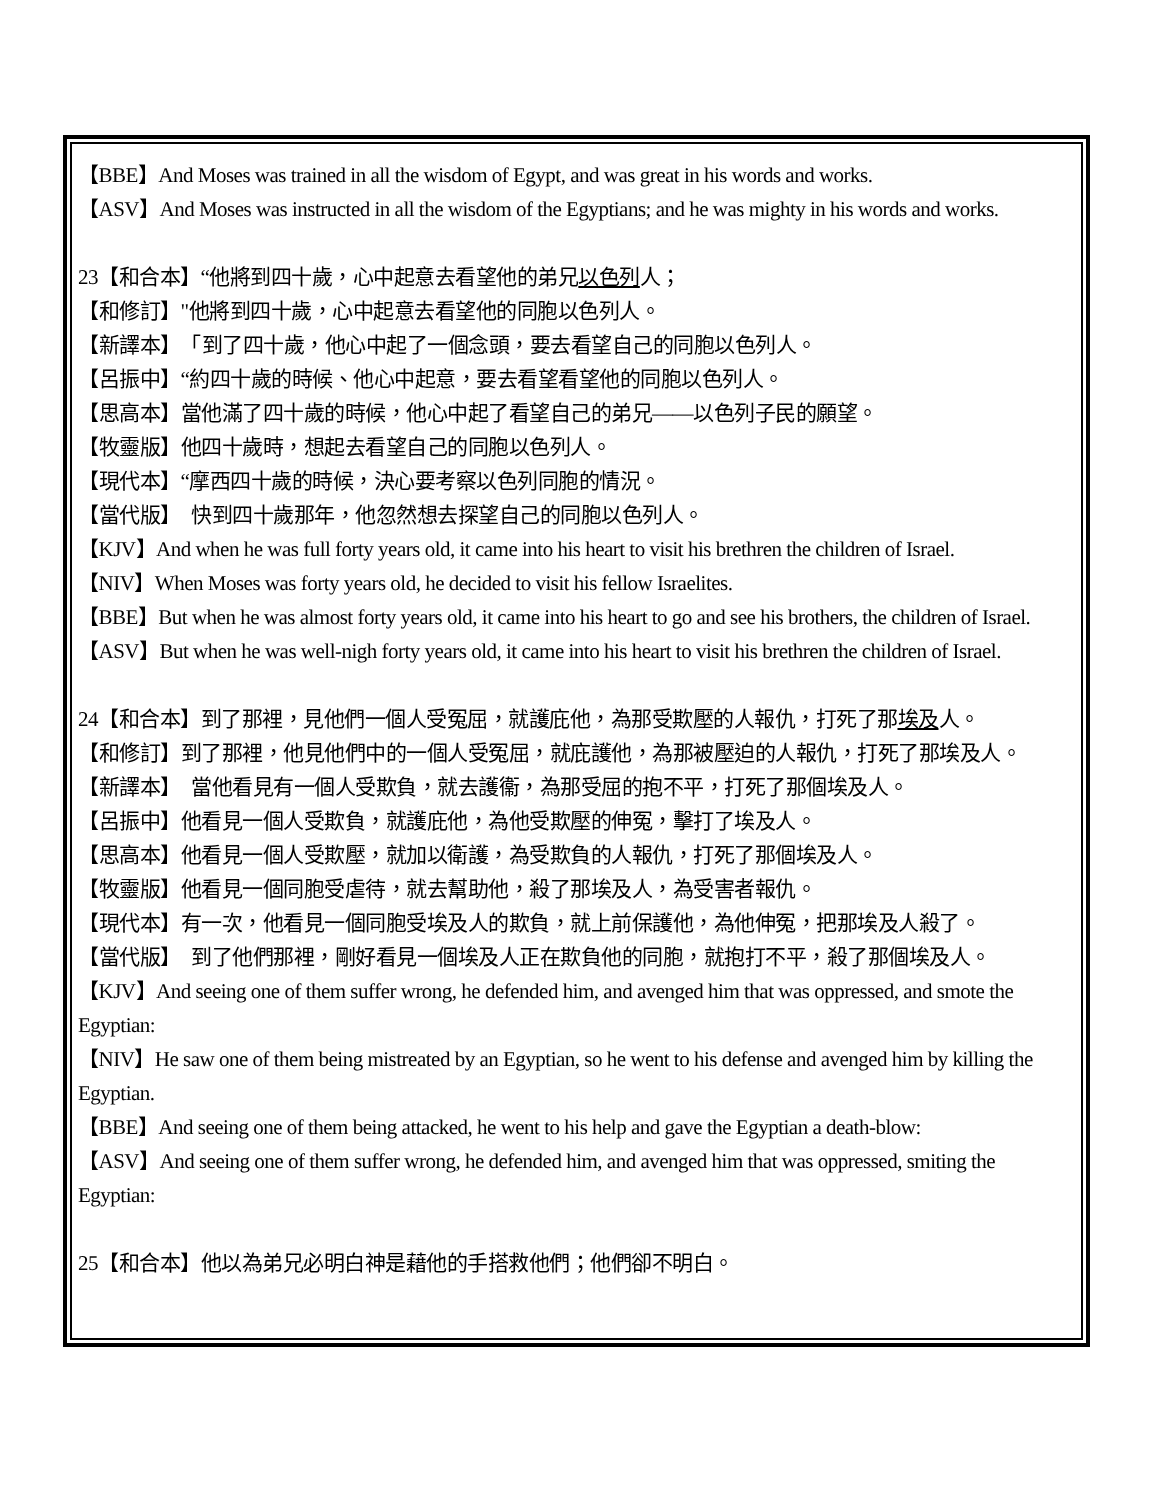【BBE】And Moses was trained in all the wisdom of Egypt, and was great in his words and works.
【ASV】And Moses was instructed in all the wisdom of the Egyptians; and he was mighty in his words and works.
23【和合本】“他將到四十歲，心中起意去看望他的弟兄以色列人；
【和修訂】"他將到四十歲，心中起意去看望他的同胞以色列人。
【新譯本】　「到了四十歲，他心中起了一個念頭，要去看望自己的同胞以色列人。
【呂振中】“約四十歲的時候、他心中起意，要去看望看望他的同胞以色列人。
【思高本】當他滿了四十歲的時候，他心中起了看望自己的弟兄——以色列子民的願望。
【牧靈版】他四十歲時，想起去看望自己的同胞以色列人。
【現代本】“摩西四十歲的時候，決心要考察以色列同胞的情況。
【當代版】　快到四十歲那年，他忽然想去探望自己的同胞以色列人。
【KJV】And when he was full forty years old, it came into his heart to visit his brethren the children of Israel.
【NIV】When Moses was forty years old, he decided to visit his fellow Israelites.
【BBE】But when he was almost forty years old, it came into his heart to go and see his brothers, the children of Israel.
【ASV】But when he was well-nigh forty years old, it came into his heart to visit his brethren the children of Israel.
24【和合本】到了那裡，見他們一個人受冤屈，就護庇他，為那受欺壓的人報仇，打死了那埃及人。
【和修訂】到了那裡，他見他們中的一個人受冤屈，就庇護他，為那被壓迫的人報仇，打死了那埃及人。
【新譯本】　當他看見有一個人受欺負，就去護衞，為那受屈的抱不平，打死了那個埃及人。
【呂振中】他看見一個人受欺負，就護庇他，為他受欺壓的伸冤，擊打了埃及人。
【思高本】他看見一個人受欺壓，就加以衛護，為受欺負的人報仇，打死了那個埃及人。
【牧靈版】他看見一個同胞受虐待，就去幫助他，殺了那埃及人，為受害者報仇。
【現代本】有一次，他看見一個同胞受埃及人的欺負，就上前保護他，為他伸冤，把那埃及人殺了。
【當代版】　到了他們那裡，剛好看見一個埃及人正在欺負他的同胞，就抱打不平，殺了那個埃及人。
【KJV】And seeing one of them suffer wrong, he defended him, and avenged him that was oppressed, and smote the Egyptian:
【NIV】He saw one of them being mistreated by an Egyptian, so he went to his defense and avenged him by killing the Egyptian.
【BBE】And seeing one of them being attacked, he went to his help and gave the Egyptian a death-blow:
【ASV】And seeing one of them suffer wrong, he defended him, and avenged him that was oppressed, smiting the Egyptian:
25【和合本】他以為弟兄必明白神是藉他的手搭救他們；他們卻不明白。